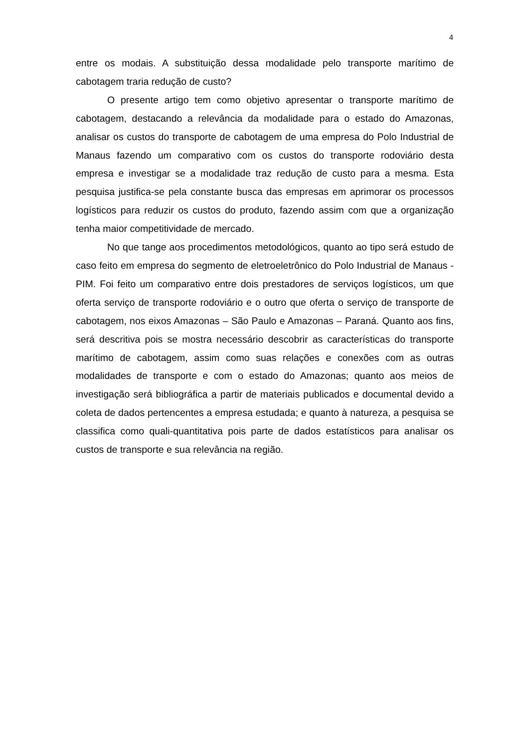4
entre os modais. A substituição dessa modalidade pelo transporte marítimo de cabotagem traria redução de custo?
O presente artigo tem como objetivo apresentar o transporte marítimo de cabotagem, destacando a relevância da modalidade para o estado do Amazonas, analisar os custos do transporte de cabotagem de uma empresa do Polo Industrial de Manaus fazendo um comparativo com os custos do transporte rodoviário desta empresa e investigar se a modalidade traz redução de custo para a mesma. Esta pesquisa justifica-se pela constante busca das empresas em aprimorar os processos logísticos para reduzir os custos do produto, fazendo assim com que a organização tenha maior competitividade de mercado.
No que tange aos procedimentos metodológicos, quanto ao tipo será estudo de caso feito em empresa do segmento de eletroeletrônico do Polo Industrial de Manaus - PIM. Foi feito um comparativo entre dois prestadores de serviços logísticos, um que oferta serviço de transporte rodoviário e o outro que oferta o serviço de transporte de cabotagem, nos eixos Amazonas – São Paulo e Amazonas – Paraná. Quanto aos fins, será descritiva pois se mostra necessário descobrir as características do transporte marítimo de cabotagem, assim como suas relações e conexões com as outras modalidades de transporte e com o estado do Amazonas; quanto aos meios de investigação será bibliográfica a partir de materiais publicados e documental devido a coleta de dados pertencentes a empresa estudada; e quanto à natureza, a pesquisa se classifica como quali-quantitativa pois parte de dados estatísticos para analisar os custos de transporte e sua relevância na região.